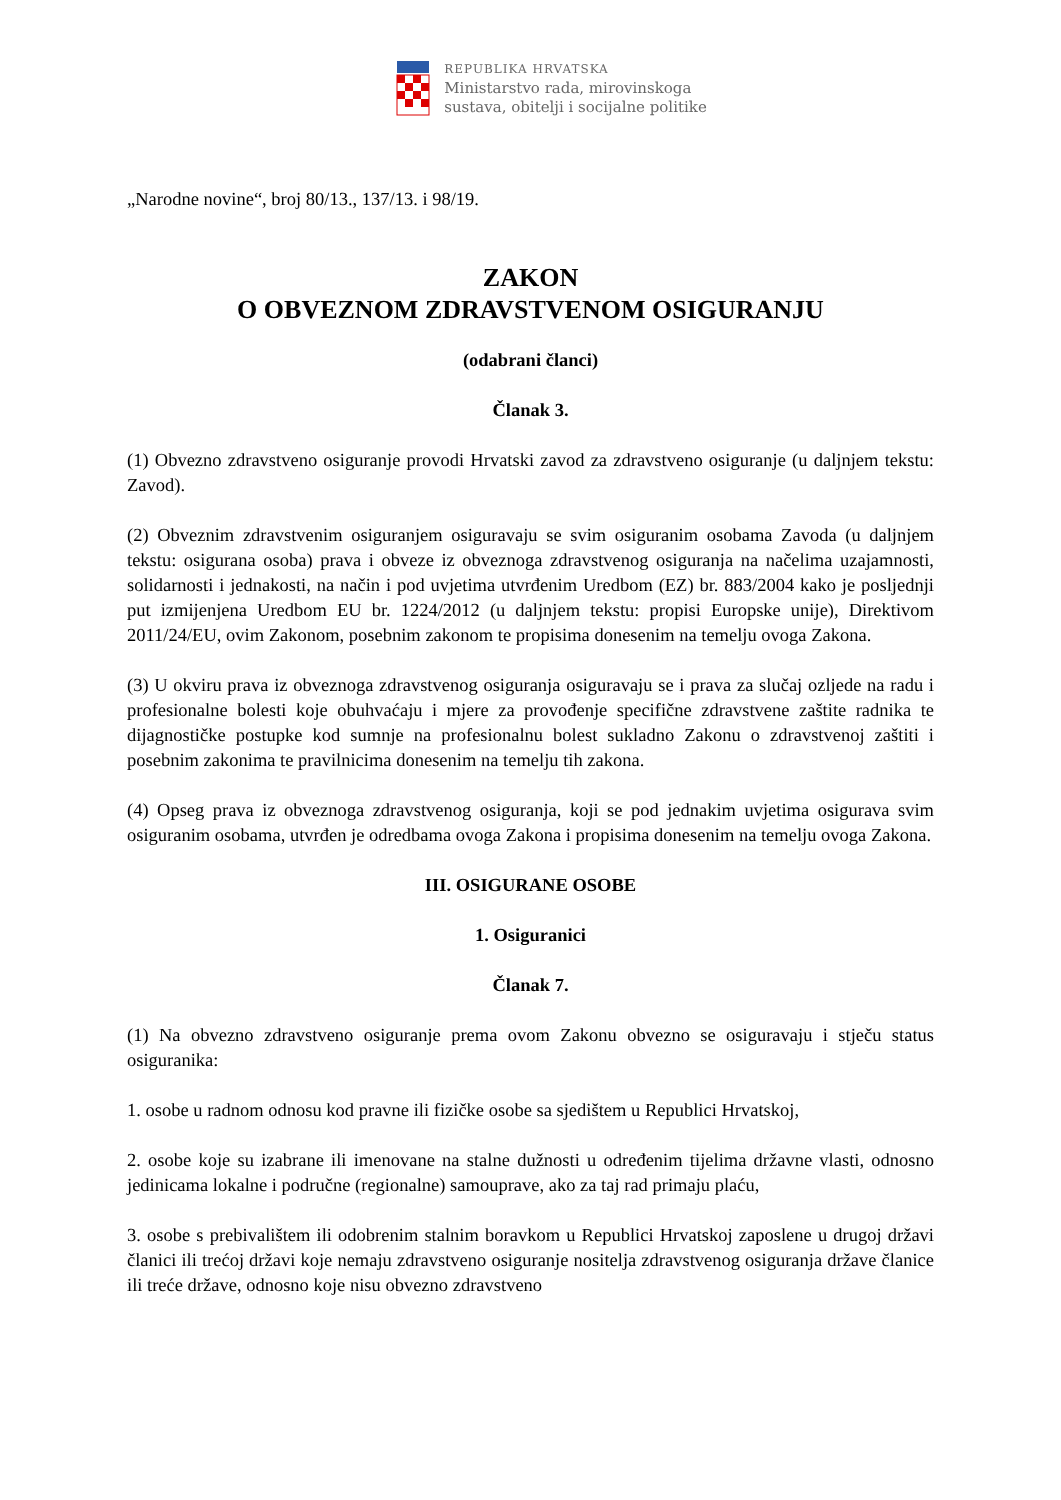REPUBLIKA HRVATSKA
Ministarstvo rada, mirovinskoga
sustava, obitelji i socijalne politike
„Narodne novine“, broj 80/13., 137/13. i 98/19.
ZAKON
O OBVEZNOM ZDRAVSTVENOM OSIGURANJU
(odabrani članci)
Članak 3.
(1) Obvezno zdravstveno osiguranje provodi Hrvatski zavod za zdravstveno osiguranje (u daljnjem tekstu: Zavod).
(2) Obveznim zdravstvenim osiguranjem osiguravaju se svim osiguranim osobama Zavoda (u daljnjem tekstu: osigurana osoba) prava i obveze iz obveznoga zdravstvenog osiguranja na načelima uzajamnosti, solidarnosti i jednakosti, na način i pod uvjetima utvrđenim Uredbom (EZ) br. 883/2004 kako je posljednji put izmijenjena Uredbom EU br. 1224/2012 (u daljnjem tekstu: propisi Europske unije), Direktivom 2011/24/EU, ovim Zakonom, posebnim zakonom te propisima donesenim na temelju ovoga Zakona.
(3) U okviru prava iz obveznoga zdravstvenog osiguranja osiguravaju se i prava za slučaj ozljede na radu i profesionalne bolesti koje obuhvaćaju i mjere za provođenje specifične zdravstvene zaštite radnika te dijagnostičke postupke kod sumnje na profesionalnu bolest sukladno Zakonu o zdravstvenoj zaštiti i posebnim zakonima te pravilnicima donesenim na temelju tih zakona.
(4) Opseg prava iz obveznoga zdravstvenog osiguranja, koji se pod jednakim uvjetima osigurava svim osiguranim osobama, utvrđen je odredbama ovoga Zakona i propisima donesenim na temelju ovoga Zakona.
III. OSIGURANE OSOBE
1. Osiguranici
Članak 7.
(1) Na obvezno zdravstveno osiguranje prema ovom Zakonu obvezno se osiguravaju i stječu status osiguranika:
1. osobe u radnom odnosu kod pravne ili fizičke osobe sa sjedištem u Republici Hrvatskoj,
2. osobe koje su izabrane ili imenovane na stalne dužnosti u određenim tijelima državne vlasti, odnosno jedinicama lokalne i područne (regionalne) samouprave, ako za taj rad primaju plaću,
3. osobe s prebivalištem ili odobrenim stalnim boravkom u Republici Hrvatskoj zaposlene u drugoj državi članici ili trećoj državi koje nemaju zdravstveno osiguranje nositelja zdravstvenog osiguranja države članice ili treće države, odnosno koje nisu obvezno zdravstveno